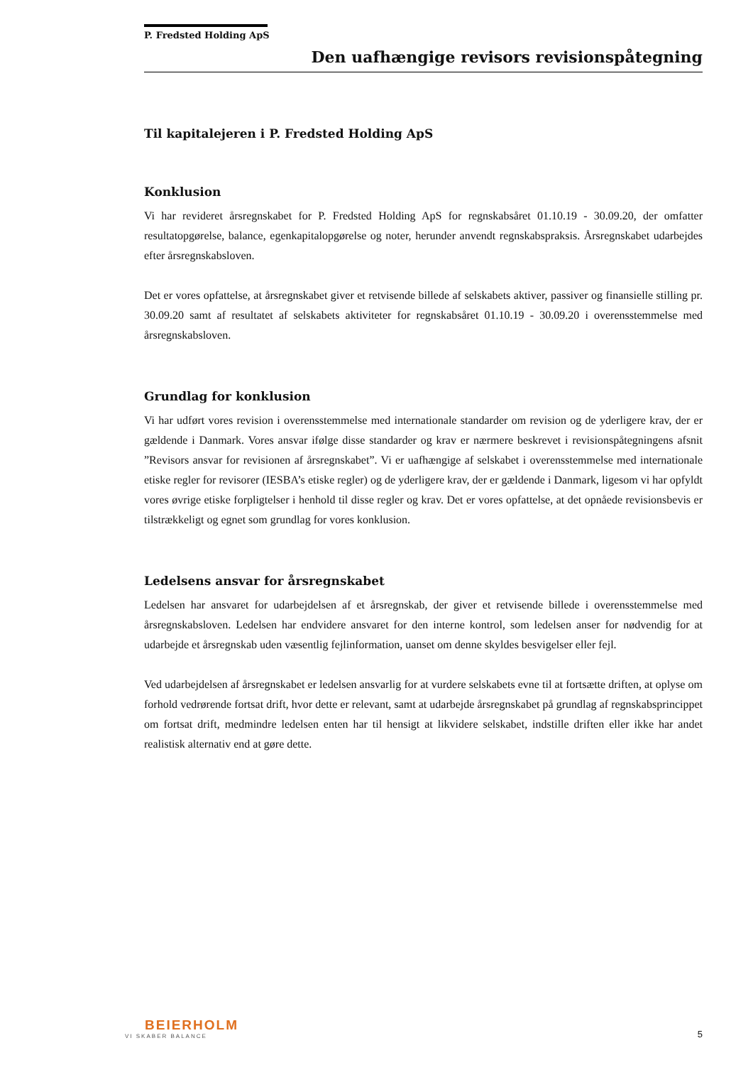P. Fredsted Holding ApS
Den uafhængige revisors revisionspåtegning
Til kapitalejeren i P. Fredsted Holding ApS
Konklusion
Vi har revideret årsregnskabet for P. Fredsted Holding ApS for regnskabsåret 01.10.19 - 30.09.20, der omfatter resultatopgørelse, balance, egenkapitalopgørelse og noter, herunder anvendt regnskabspraksis. Årsregnskabet udarbejdes efter årsregnskabsloven.
Det er vores opfattelse, at årsregnskabet giver et retvisende billede af selskabets aktiver, passiver og finansielle stilling pr. 30.09.20 samt af resultatet af selskabets aktiviteter for regnskabsåret 01.10.19 - 30.09.20 i overensstemmelse med årsregnskabsloven.
Grundlag for konklusion
Vi har udført vores revision i overensstemmelse med internationale standarder om revision og de yderligere krav, der er gældende i Danmark. Vores ansvar ifølge disse standarder og krav er nærmere beskrevet i revisionspåtegningens afsnit ”Revisors ansvar for revisionen af årsregnskabet”. Vi er uafhængige af selskabet i overensstemmelse med internationale etiske regler for revisorer (IESBA’s etiske regler) og de yderligere krav, der er gældende i Danmark, ligesom vi har opfyldt vores øvrige etiske forpligtelser i henhold til disse regler og krav. Det er vores opfattelse, at det opnåede revisionsbevis er tilstrækkeligt og egnet som grundlag for vores konklusion.
Ledelsens ansvar for årsregnskabet
Ledelsen har ansvaret for udarbejdelsen af et årsregnskab, der giver et retvisende billede i overensstemmelse med årsregnskabsloven. Ledelsen har endvidere ansvaret for den interne kontrol, som ledelsen anser for nødvendig for at udarbejde et årsregnskab uden væsentlig fejlinformation, uanset om denne skyldes besvigelser eller fejl.
Ved udarbejdelsen af årsregnskabet er ledelsen ansvarlig for at vurdere selskabets evne til at fortsætte driften, at oplyse om forhold vedrørende fortsat drift, hvor dette er relevant, samt at udarbejde årsregnskabet på grundlag af regnskabsprincippet om fortsat drift, medmindre ledelsen enten har til hensigt at likvidere selskabet, indstille driften eller ikke har andet realistisk alternativ end at gøre dette.
BEIERHOLM
VI SKABER BALANCE
5